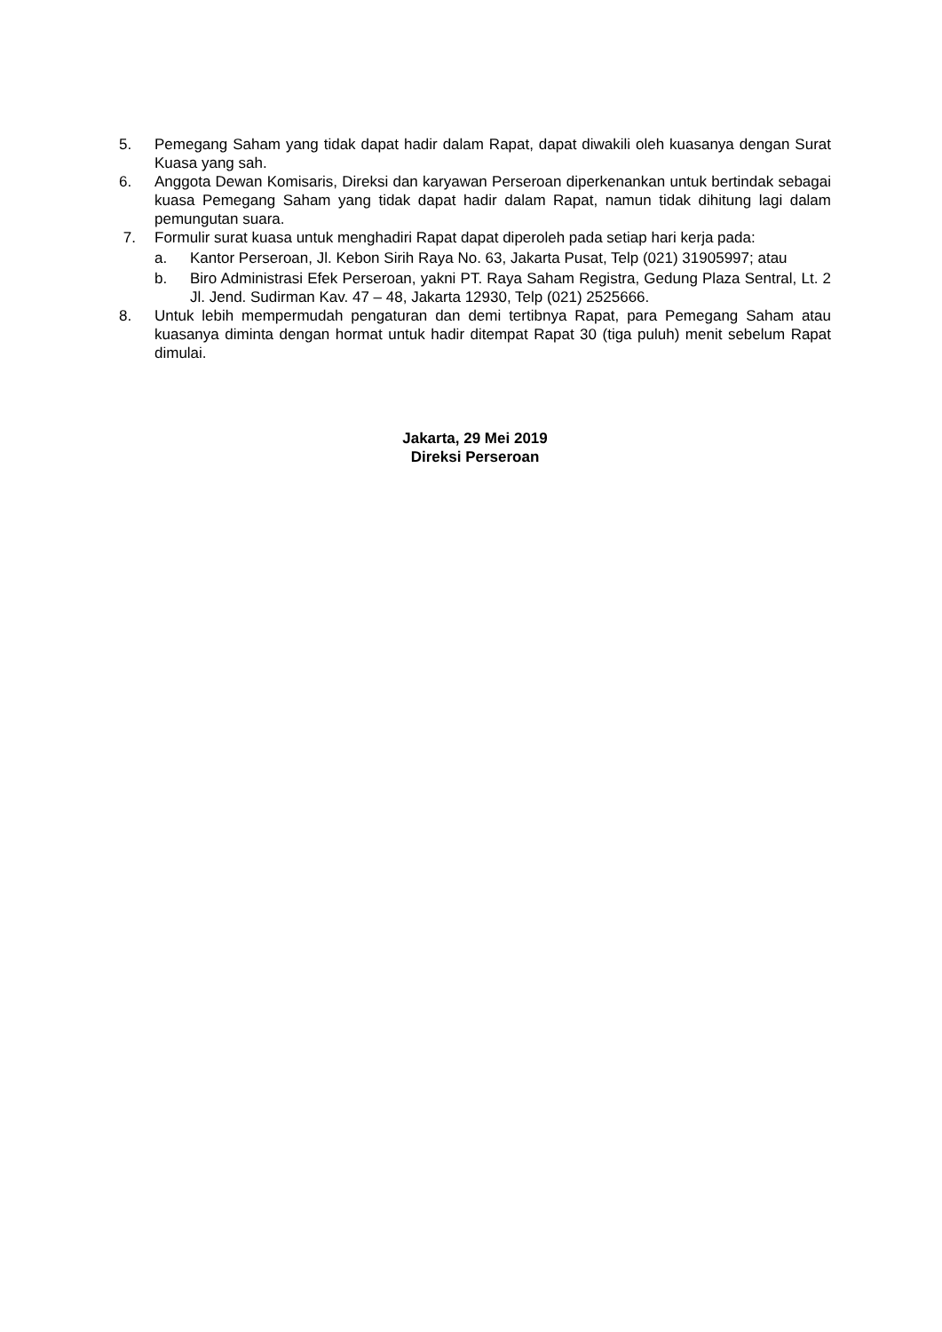5. Pemegang Saham yang tidak dapat hadir dalam Rapat, dapat diwakili oleh kuasanya dengan Surat Kuasa yang sah.
6. Anggota Dewan Komisaris, Direksi dan karyawan Perseroan diperkenankan untuk bertindak sebagai kuasa Pemegang Saham yang tidak dapat hadir dalam Rapat, namun tidak dihitung lagi dalam pemungutan suara.
7. Formulir surat kuasa untuk menghadiri Rapat dapat diperoleh pada setiap hari kerja pada:
a. Kantor Perseroan, Jl. Kebon Sirih Raya No. 63, Jakarta Pusat, Telp (021) 31905997; atau
b. Biro Administrasi Efek Perseroan, yakni PT. Raya Saham Registra, Gedung Plaza Sentral, Lt. 2 Jl. Jend. Sudirman Kav. 47 – 48, Jakarta 12930, Telp (021) 2525666.
8. Untuk lebih mempermudah pengaturan dan demi tertibnya Rapat, para Pemegang Saham atau kuasanya diminta dengan hormat untuk hadir ditempat Rapat 30 (tiga puluh) menit sebelum Rapat dimulai.
Jakarta, 29 Mei 2019
Direksi Perseroan